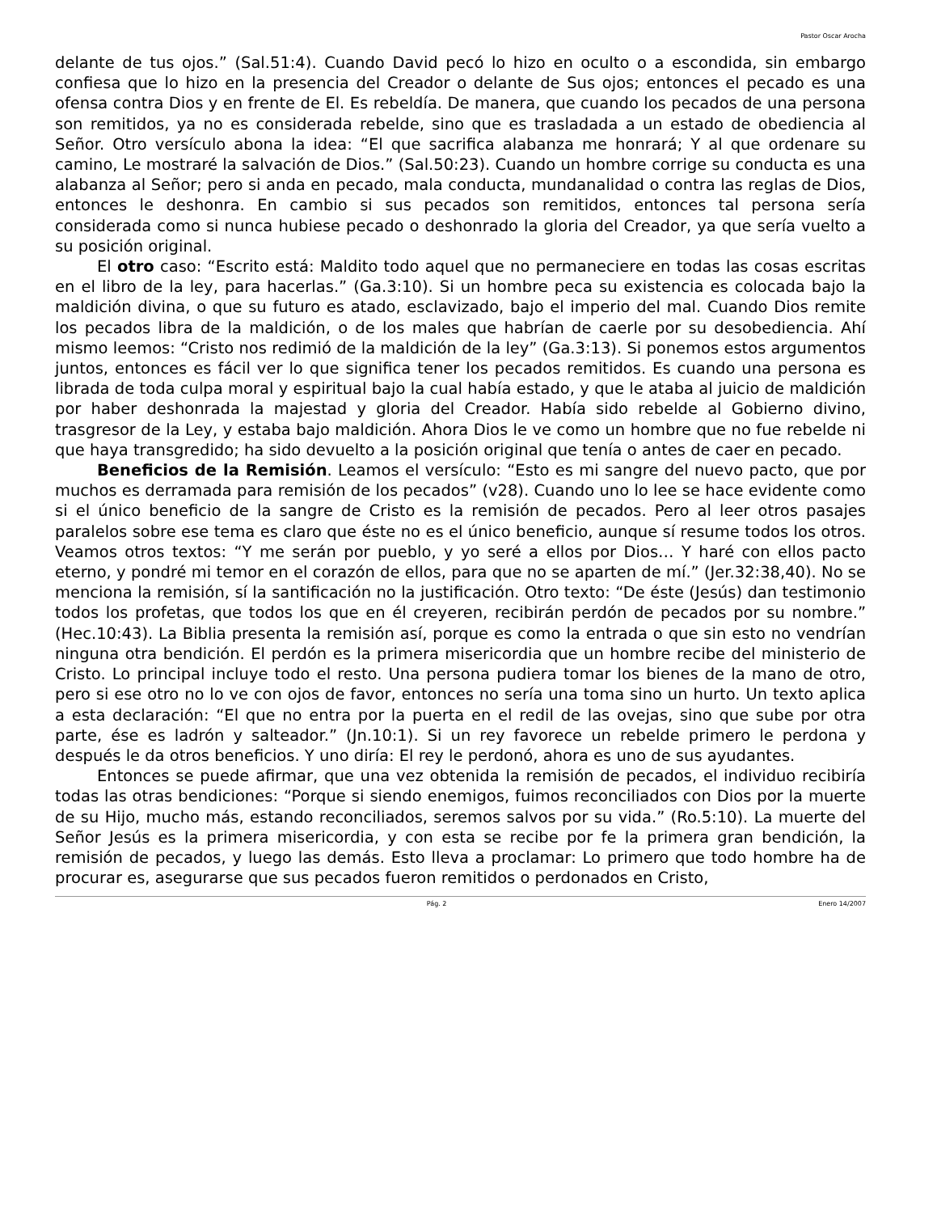Pastor Oscar Arocha
delante de tus ojos.” (Sal.51:4). Cuando David pecó lo hizo en oculto o a escondida, sin embargo confiesa que lo hizo en la presencia del Creador o delante de Sus ojos; entonces el pecado es una ofensa contra Dios y en frente de El. Es rebeldía. De manera, que cuando los pecados de una persona son remitidos, ya no es considerada rebelde, sino que es trasladada a un estado de obediencia al Señor. Otro versículo abona la idea: “El que sacrifica alabanza me honrará; Y al que ordenare su camino, Le mostraré la salvación de Dios.” (Sal.50:23). Cuando un hombre corrige su conducta es una alabanza al Señor; pero si anda en pecado, mala conducta, mundanalidad o contra las reglas de Dios, entonces le deshonra. En cambio si sus pecados son remitidos, entonces tal persona sería considerada como si nunca hubiese pecado o deshonrado la gloria del Creador, ya que sería vuelto a su posición original.
El otro caso: “Escrito está: Maldito todo aquel que no permaneciere en todas las cosas escritas en el libro de la ley, para hacerlas.” (Ga.3:10). Si un hombre peca su existencia es colocada bajo la maldición divina, o que su futuro es atado, esclavizado, bajo el imperio del mal. Cuando Dios remite los pecados libra de la maldición, o de los males que habrían de caerle por su desobediencia. Ahí mismo leemos: “Cristo nos redimió de la maldición de la ley” (Ga.3:13). Si ponemos estos argumentos juntos, entonces es fácil ver lo que significa tener los pecados remitidos. Es cuando una persona es librada de toda culpa moral y espiritual bajo la cual había estado, y que le ataba al juicio de maldición por haber deshonrada la majestad y gloria del Creador. Había sido rebelde al Gobierno divino, trasgresor de la Ley, y estaba bajo maldición. Ahora Dios le ve como un hombre que no fue rebelde ni que haya transgredido; ha sido devuelto a la posición original que tenía o antes de caer en pecado.
Beneficios de la Remisión. Leamos el versículo: “Esto es mi sangre del nuevo pacto, que por muchos es derramada para remisión de los pecados” (v28). Cuando uno lo lee se hace evidente como si el único beneficio de la sangre de Cristo es la remisión de pecados. Pero al leer otros pasajes paralelos sobre ese tema es claro que éste no es el único beneficio, aunque sí resume todos los otros. Veamos otros textos: “Y me serán por pueblo, y yo seré a ellos por Dios… Y haré con ellos pacto eterno, y pondré mi temor en el corazón de ellos, para que no se aparten de mí.” (Jer.32:38,40). No se menciona la remisión, sí la santificación no la justificación. Otro texto: “De éste (Jesús) dan testimonio todos los profetas, que todos los que en él creyeren, recibirán perdón de pecados por su nombre.” (Hec.10:43). La Biblia presenta la remisión así, porque es como la entrada o que sin esto no vendrían ninguna otra bendición. El perdón es la primera misericordia que un hombre recibe del ministerio de Cristo. Lo principal incluye todo el resto. Una persona pudiera tomar los bienes de la mano de otro, pero si ese otro no lo ve con ojos de favor, entonces no sería una toma sino un hurto. Un texto aplica a esta declaración: “El que no entra por la puerta en el redil de las ovejas, sino que sube por otra parte, ése es ladrón y salteador.” (Jn.10:1). Si un rey favorece un rebelde primero le perdona y después le da otros beneficios. Y uno diría: El rey le perdonó, ahora es uno de sus ayudantes.
Entonces se puede afirmar, que una vez obtenida la remisión de pecados, el individuo recibiría todas las otras bendiciones: “Porque si siendo enemigos, fuimos reconciliados con Dios por la muerte de su Hijo, mucho más, estando reconciliados, seremos salvos por su vida.” (Ro.5:10). La muerte del Señor Jesús es la primera misericordia, y con esta se recibe por fe la primera gran bendición, la remisión de pecados, y luego las demás. Esto lleva a proclamar: Lo primero que todo hombre ha de procurar es, asegurarse que sus pecados fueron remitidos o perdonados en Cristo,
Pág. 2 Enero 14/2007